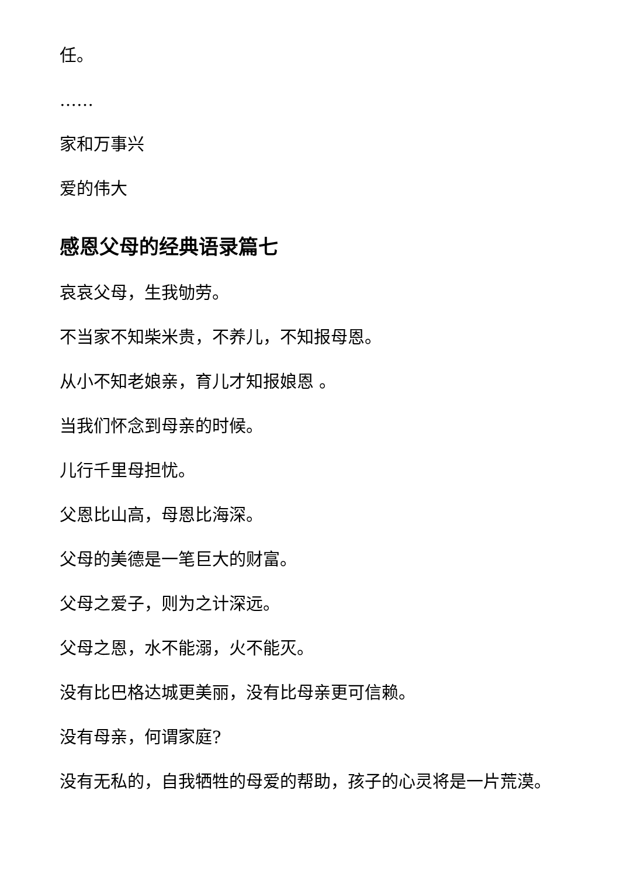任。
……
家和万事兴
爱的伟大
感恩父母的经典语录篇七
哀哀父母，生我劬劳。
不当家不知柴米贵，不养儿，不知报母恩。
从小不知老娘亲，育儿才知报娘恩 。
当我们怀念到母亲的时候。
儿行千里母担忧。
父恩比山高，母恩比海深。
父母的美德是一笔巨大的财富。
父母之爱子，则为之计深远。
父母之恩，水不能溺，火不能灭。
没有比巴格达城更美丽，没有比母亲更可信赖。
没有母亲，何谓家庭?
没有无私的，自我牺牲的母爱的帮助，孩子的心灵将是一片荒漠。